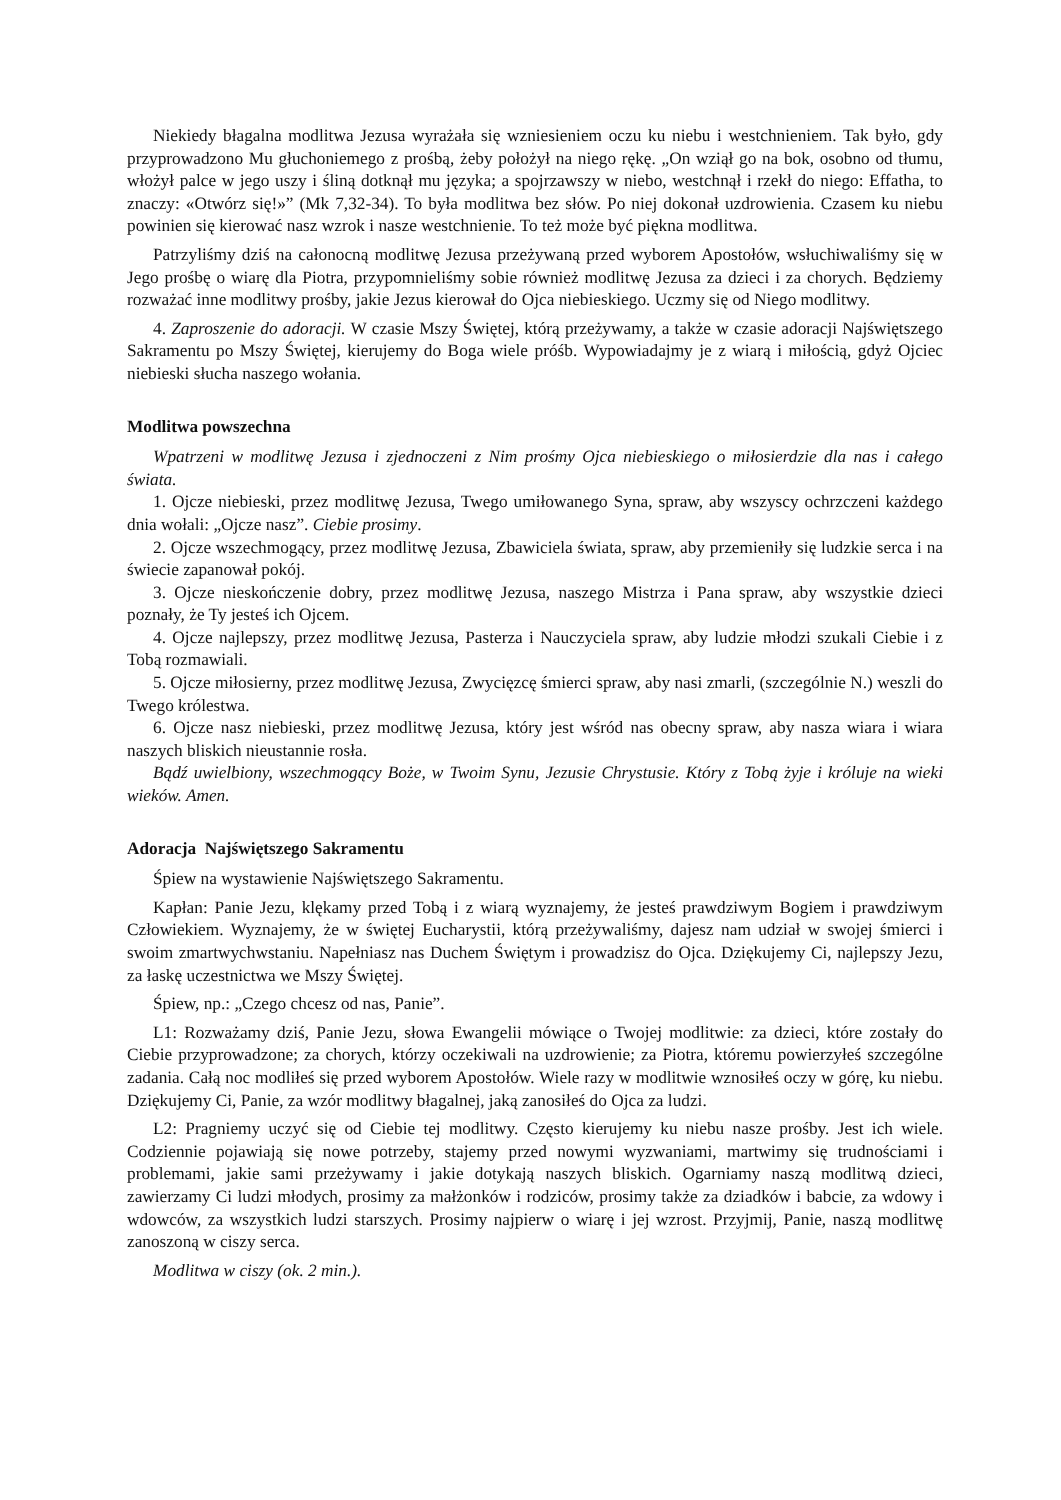Niekiedy błagalna modlitwa Jezusa wyrażała się wzniesieniem oczu ku niebu i westchnieniem. Tak było, gdy przyprowadzono Mu głuchoniemego z prośbą, żeby położył na niego rękę. „On wziął go na bok, osobno od tłumu, włożył palce w jego uszy i śliną dotknął mu języka; a spojrzawszy w niebo, westchnął i rzekł do niego: Effatha, to znaczy: «Otwórz się!»” (Mk 7,32-34). To była modlitwa bez słów. Po niej dokonał uzdrowienia. Czasem ku niebu powinien się kierować nasz wzrok i nasze westchnienie. To też może być piękna modlitwa.
Patrzyliśmy dziś na całonocną modlitwę Jezusa przeżywaną przed wyborem Apostołów, wsłuchiwaliśmy się w Jego prośbę o wiarę dla Piotra, przypomnieliśmy sobie również modlitwę Jezusa za dzieci i za chorych. Będziemy rozważać inne modlitwy prośby, jakie Jezus kierował do Ojca niebieskiego. Uczmy się od Niego modlitwy.
4. Zaproszenie do adoracji. W czasie Mszy Świętej, którą przeżywamy, a także w czasie adoracji Najświętszego Sakramentu po Mszy Świętej, kierujemy do Boga wiele próśb. Wypowiadajmy je z wiarą i miłością, gdyż Ojciec niebieski słucha naszego wołania.
Modlitwa powszechna
Wpatrzeni w modlitwę Jezusa i zjednoczeni z Nim prośmy Ojca niebieskiego o miłosierdzie dla nas i całego świata.
1. Ojcze niebieski, przez modlitwę Jezusa, Twego umiłowanego Syna, spraw, aby wszyscy ochrzczeni każdego dnia wołali: „Ojcze nasz”. Ciebie prosimy.
2. Ojcze wszechmogący, przez modlitwę Jezusa, Zbawiciela świata, spraw, aby przemieniły się ludzkie serca i na świecie zapanował pokój.
3. Ojcze nieskończenie dobry, przez modlitwę Jezusa, naszego Mistrza i Pana spraw, aby wszystkie dzieci poznały, że Ty jesteś ich Ojcem.
4. Ojcze najlepszy, przez modlitwę Jezusa, Pasterza i Nauczyciela spraw, aby ludzie młodzi szukali Ciebie i z Tobą rozmawiali.
5. Ojcze miłosierny, przez modlitwę Jezusa, Zwycięzcę śmierci spraw, aby nasi zmarli, (szczególnie N.) weszli do Twego królestwa.
6. Ojcze nasz niebieski, przez modlitwę Jezusa, który jest wśród nas obecny spraw, aby nasza wiara i wiara naszych bliskich nieustannie rosła.
Bądź uwielbiony, wszechmogący Boże, w Twoim Synu, Jezusie Chrystusie. Który z Tobą żyje i króluje na wieki wieków. Amen.
Adoracja Najświętszego Sakramentu
Śpiew na wystawienie Najświętszego Sakramentu.
Kapłan: Panie Jezu, klękamy przed Tobą i z wiarą wyznajemy, że jesteś prawdziwym Bogiem i prawdziwym Człowiekiem. Wyznajemy, że w świętej Eucharystii, którą przeżywaliśmy, dajesz nam udział w swojej śmierci i swoim zmartwychwstaniu. Napełniasz nas Duchem Świętym i prowadzisz do Ojca. Dziękujemy Ci, najlepszy Jezu, za łaskę uczestnictwa we Mszy Świętej.
Śpiew, np.: „Czego chcesz od nas, Panie”.
L1: Rozważamy dziś, Panie Jezu, słowa Ewangelii mówiące o Twojej modlitwie: za dzieci, które zostały do Ciebie przyprowadzone; za chorych, którzy oczekiwali na uzdrowienie; za Piotra, któremu powierzyłeś szczególne zadania. Całą noc modliłeś się przed wyborem Apostołów. Wiele razy w modlitwie wznosiłeś oczy w górę, ku niebu. Dziękujemy Ci, Panie, za wzór modlitwy błagalnej, jaką zanosiłeś do Ojca za ludzi.
L2: Pragniemy uczyć się od Ciebie tej modlitwy. Często kierujemy ku niebu nasze prośby. Jest ich wiele. Codziennie pojawiają się nowe potrzeby, stajemy przed nowymi wyzwaniami, martwimy się trudnościami i problemami, jakie sami przeżywamy i jakie dotykają naszych bliskich. Ogarniamy naszą modlitwą dzieci, zawierzamy Ci ludzi młodych, prosimy za małżonków i rodziców, prosimy także za dziadków i babcie, za wdowy i wdowców, za wszystkich ludzi starszych. Prosimy najpierw o wiarę i jej wzrost. Przyjmij, Panie, naszą modlitwę zanoszoną w ciszy serca.
Modlitwa w ciszy (ok. 2 min.).